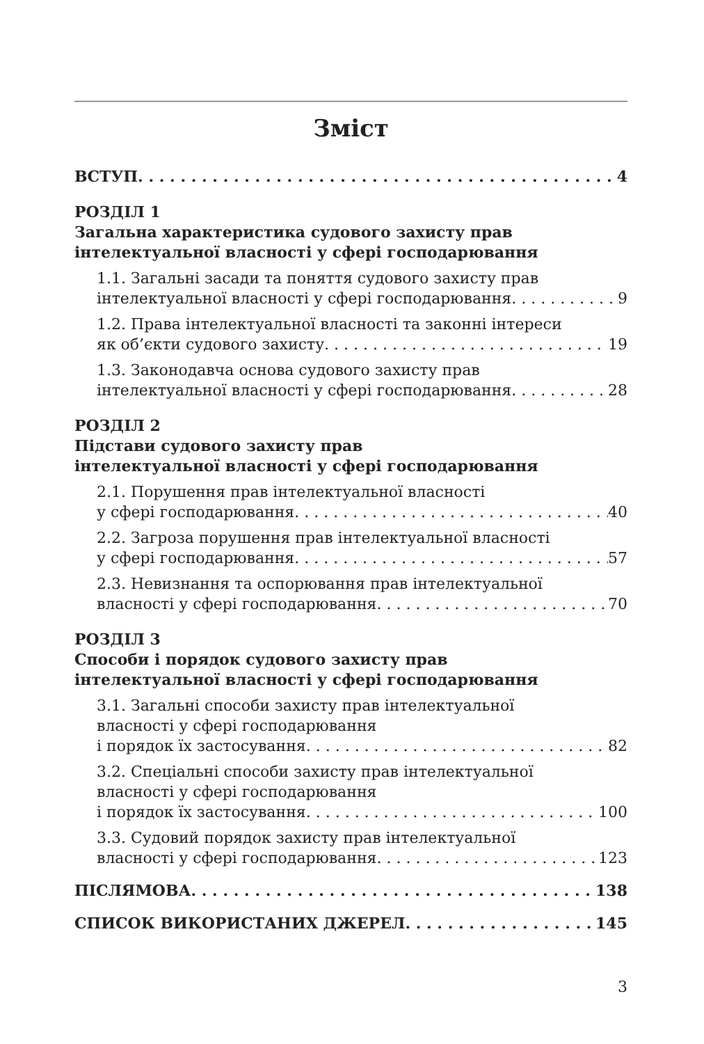Зміст
ВСТУП 4
РОЗДІЛ 1
Загальна характеристика судового захисту прав
інтелектуальної власності у сфері господарювання
1.1. Загальні засади та поняття судового захисту прав
інтелектуальної власності у сфері господарювання 9
1.2. Права інтелектуальної власності та законні інтереси
як об’єкти судового захисту 19
1.3. Законодавча основа судового захисту прав
інтелектуальної власності у сфері господарювання 28
РОЗДІЛ 2
Підстави судового захисту прав
інтелектуальної власності у сфері господарювання
2.1. Порушення прав інтелектуальної власності
у сфері господарювання 40
2.2. Загроза порушення прав інтелектуальної власності
у сфері господарювання 57
2.3. Невизнання та оспорювання прав інтелектуальної
власності у сфері господарювання 70
РОЗДІЛ 3
Способи і порядок судового захисту прав
інтелектуальної власності у сфері господарювання
3.1. Загальні способи захисту прав інтелектуальної
власності у сфері господарювання
і порядок їх застосування 82
3.2. Спеціальні способи захисту прав інтелектуальної
власності у сфері господарювання
і порядок їх застосування 100
3.3. Судовий порядок захисту прав інтелектуальної
власності у сфері господарювання 123
ПІСЛЯМОВА 138
СПИСОК ВИКОРИСТАНИХ ДЖЕРЕЛ 145
3